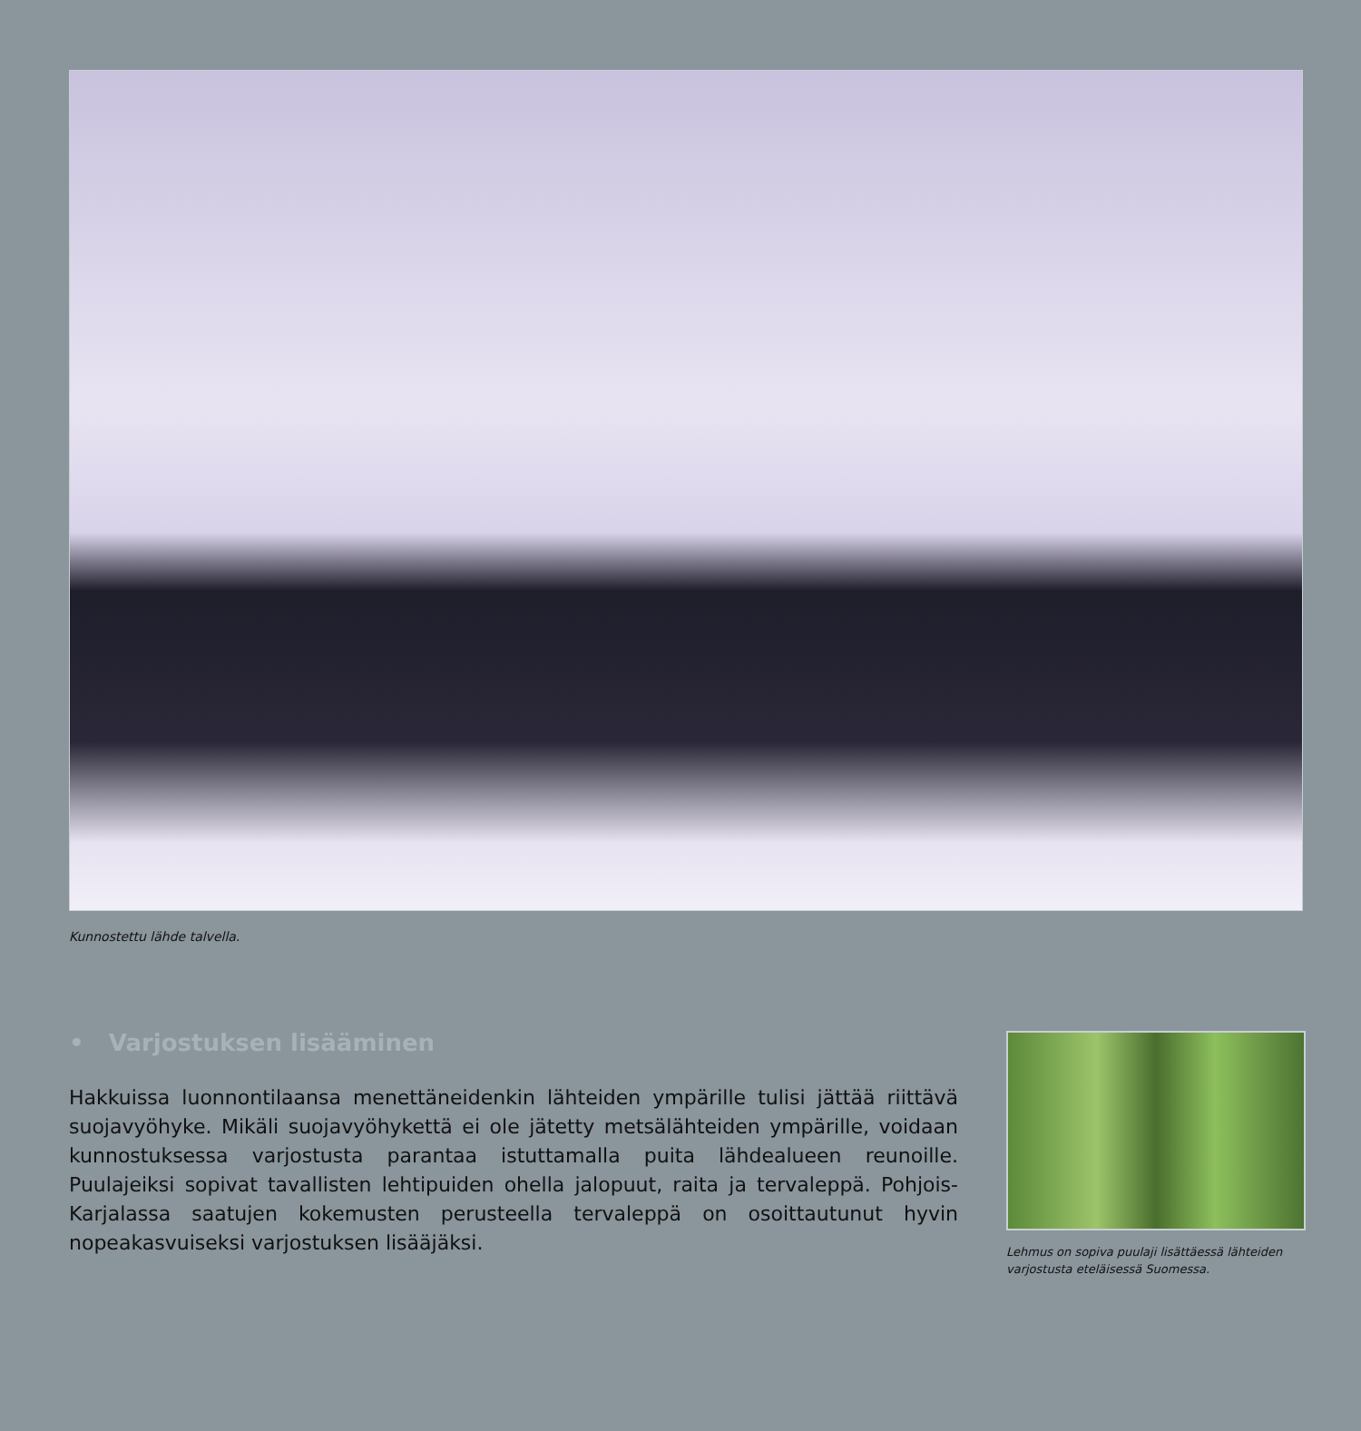Kunnostettu lähde talvella.
• Varjostuksen lisääminen
Hakkuissa luonnontilaansa menettäneidenkin lähteiden ympärille tulisi jättää riittävä suojavyöhyke. Mikäli suojavyöhykettä ei ole jätetty metsälähteiden ympärille, voidaan kunnostuksessa varjostusta parantaa istuttamalla puita lähdealueen reunoille. Puulajeiksi sopivat tavallisten lehtipuiden ohella jalopuut, raita ja tervaleppä. Pohjois-Karjalassa saatujen kokemusten perusteella tervaleppä on osoittautunut hyvin nopeakasvuiseksi varjostuksen lisääjäksi.
Lehmus on sopiva puulaji lisättäessä lähteiden varjostusta eteläisessä Suomessa.